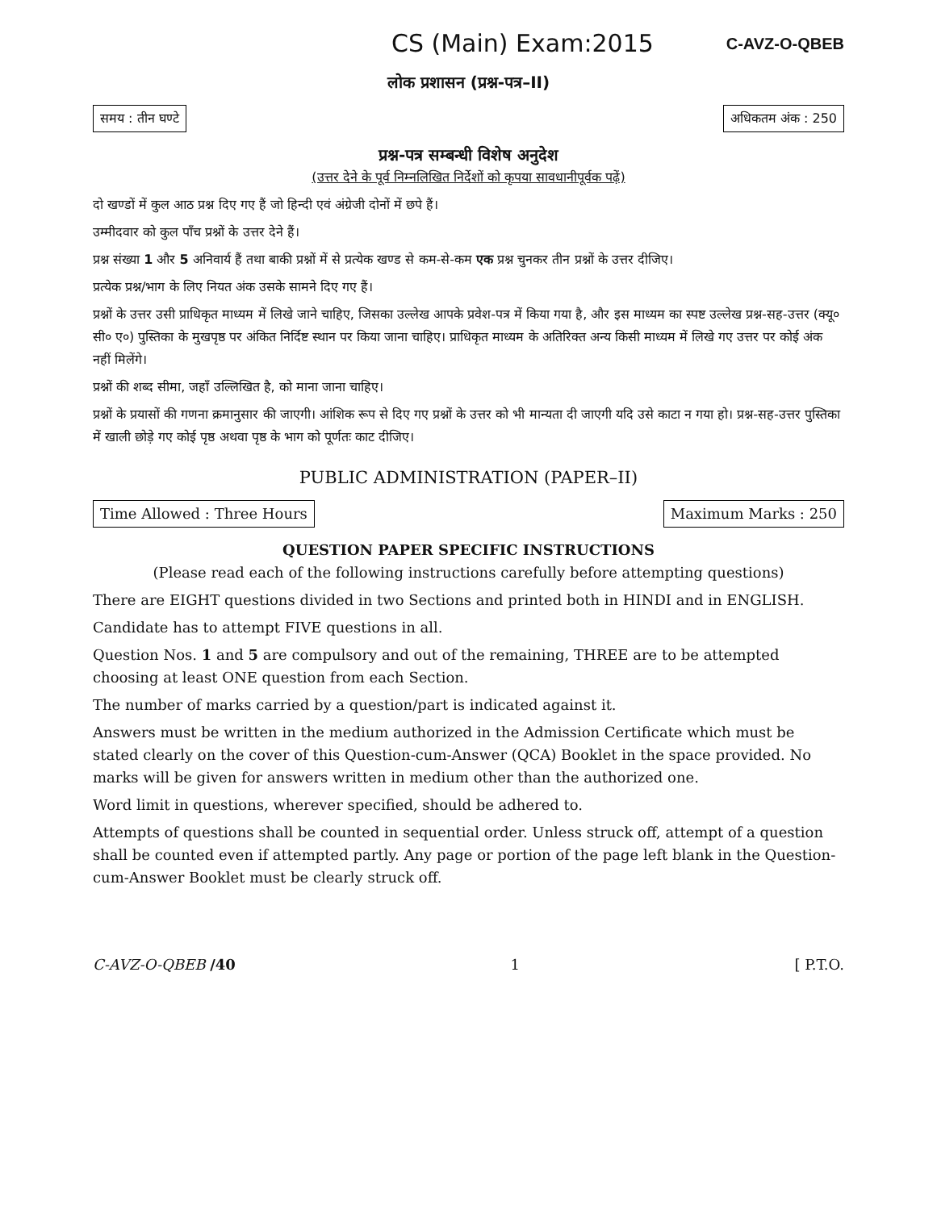CS (Main) Exam:2015
C-AVZ-O-QBEB
लोक प्रशासन (प्रश्न-पत्र–II)
समय : तीन घण्टे अधिकतम अंक : 250
प्रश्न-पत्र सम्बन्धी विशेष अनुदेश
(उत्तर देने के पूर्व निम्नलिखित निर्देशों को कृपया सावधानीपूर्वक पढ़ें)
दो खण्डों में कुल आठ प्रश्न दिए गए हैं जो हिन्दी एवं अंग्रेजी दोनों में छपे हैं।
उम्मीदवार को कुल पाँच प्रश्नों के उत्तर देने हैं।
प्रश्न संख्या 1 और 5 अनिवार्य हैं तथा बाकी प्रश्नों में से प्रत्येक खण्ड से कम-से-कम एक प्रश्न चुनकर तीन प्रश्नों के उत्तर दीजिए।
प्रत्येक प्रश्न/भाग के लिए नियत अंक उसके सामने दिए गए हैं।
प्रश्नों के उत्तर उसी प्राधिकृत माध्यम में लिखे जाने चाहिए, जिसका उल्लेख आपके प्रवेश-पत्र में किया गया है, और इस माध्यम का स्पष्ट उल्लेख प्रश्न-सह-उत्तर (क्यू० सी० ए०) पुस्तिका के मुखपृष्ठ पर अंकित निर्दिष्ट स्थान पर किया जाना चाहिए। प्राधिकृत माध्यम के अतिरिक्त अन्य किसी माध्यम में लिखे गए उत्तर पर कोई अंक नहीं मिलेंगे।
प्रश्नों की शब्द सीमा, जहाँ उल्लिखित है, को माना जाना चाहिए।
प्रश्नों के प्रयासों की गणना क्रमानुसार की जाएगी। आंशिक रूप से दिए गए प्रश्नों के उत्तर को भी मान्यता दी जाएगी यदि उसे काटा न गया हो। प्रश्न-सह-उत्तर पुस्तिका में खाली छोड़े गए कोई पृष्ठ अथवा पृष्ठ के भाग को पूर्णतः काट दीजिए।
PUBLIC ADMINISTRATION (PAPER–II)
Time Allowed : Three Hours Maximum Marks : 250
QUESTION PAPER SPECIFIC INSTRUCTIONS
(Please read each of the following instructions carefully before attempting questions)
There are EIGHT questions divided in two Sections and printed both in HINDI and in ENGLISH.
Candidate has to attempt FIVE questions in all.
Question Nos. 1 and 5 are compulsory and out of the remaining, THREE are to be attempted choosing at least ONE question from each Section.
The number of marks carried by a question/part is indicated against it.
Answers must be written in the medium authorized in the Admission Certificate which must be stated clearly on the cover of this Question-cum-Answer (QCA) Booklet in the space provided. No marks will be given for answers written in medium other than the authorized one.
Word limit in questions, wherever specified, should be adhered to.
Attempts of questions shall be counted in sequential order. Unless struck off, attempt of a question shall be counted even if attempted partly. Any page or portion of the page left blank in the Question-cum-Answer Booklet must be clearly struck off.
C-AVZ-O-QBEB /40 1 [ P.T.O.